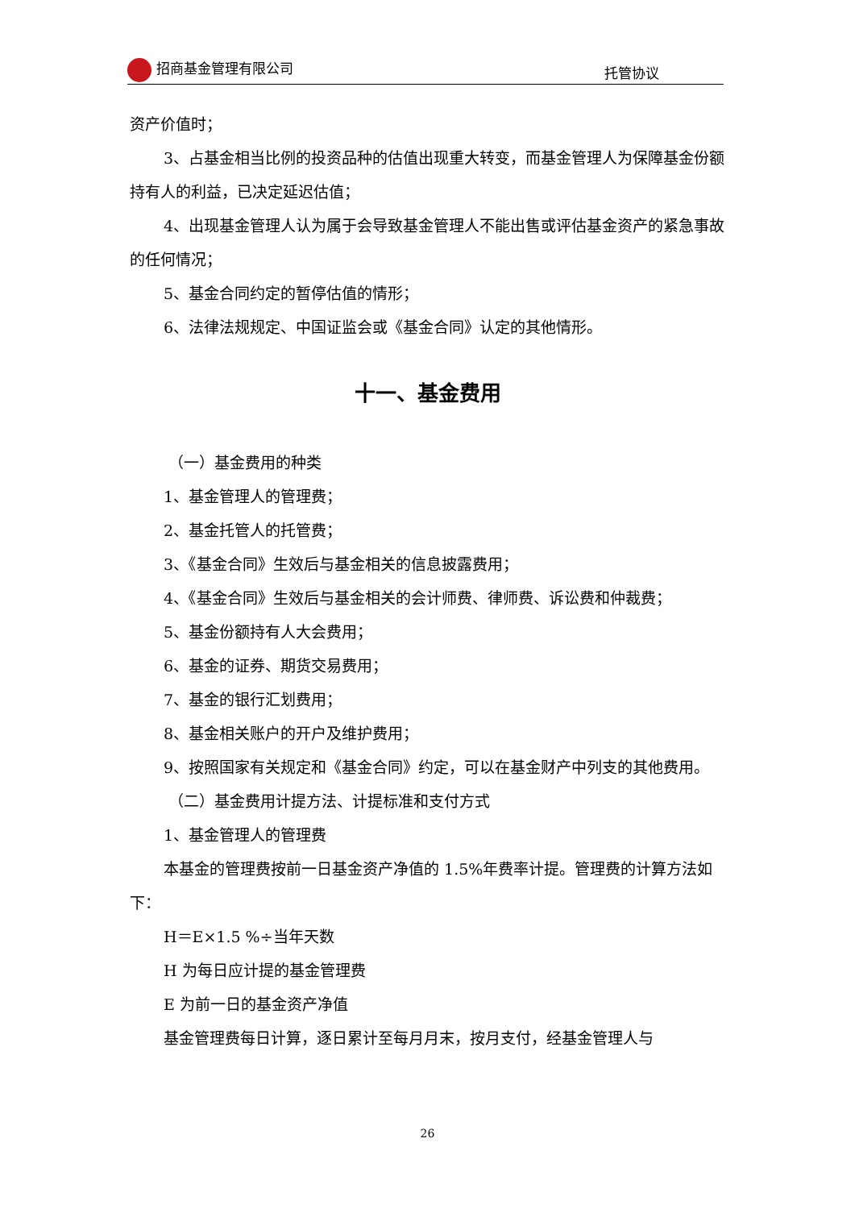招商基金管理有限公司 托管协议
资产价值时；
3、占基金相当比例的投资品种的估值出现重大转变，而基金管理人为保障基金份额持有人的利益，已决定延迟估值；
4、出现基金管理人认为属于会导致基金管理人不能出售或评估基金资产的紧急事故的任何情况；
5、基金合同约定的暂停估值的情形；
6、法律法规规定、中国证监会或《基金合同》认定的其他情形。
十一、基金费用
（一）基金费用的种类
1、基金管理人的管理费；
2、基金托管人的托管费；
3、《基金合同》生效后与基金相关的信息披露费用；
4、《基金合同》生效后与基金相关的会计师费、律师费、诉讼费和仲裁费；
5、基金份额持有人大会费用；
6、基金的证券、期货交易费用；
7、基金的银行汇划费用；
8、基金相关账户的开户及维护费用；
9、按照国家有关规定和《基金合同》约定，可以在基金财产中列支的其他费用。
（二）基金费用计提方法、计提标准和支付方式
1、基金管理人的管理费
本基金的管理费按前一日基金资产净值的 1.5%年费率计提。管理费的计算方法如下：
H＝E×1.5 %÷当年天数
H 为每日应计提的基金管理费
E 为前一日的基金资产净值
基金管理费每日计算，逐日累计至每月月末，按月支付，经基金管理人与
26